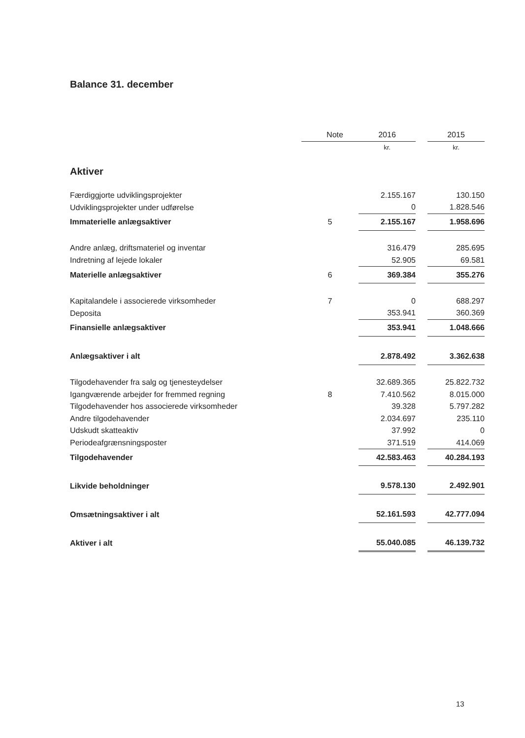Balance 31. december
| | Note | 2016 | | 2015 |
| --- | --- | --- | --- | --- |
| | | kr. | | kr. |
| Aktiver | | | | |
| Færdiggjorte udviklingsprojekter | | 2.155.167 | | 130.150 |
| Udviklingsprojekter under udførelse | | 0 | | 1.828.546 |
| Immaterielle anlægsaktiver | 5 | 2.155.167 | | 1.958.696 |
| Andre anlæg, driftsmateriel og inventar | | 316.479 | | 285.695 |
| Indretning af lejede lokaler | | 52.905 | | 69.581 |
| Materielle anlægsaktiver | 6 | 369.384 | | 355.276 |
| Kapitalandele i associerede virksomheder | 7 | 0 | | 688.297 |
| Deposita | | 353.941 | | 360.369 |
| Finansielle anlægsaktiver | | 353.941 | | 1.048.666 |
| Anlægsaktiver i alt | | 2.878.492 | | 3.362.638 |
| Tilgodehavender fra salg og tjenesteydelser | | 32.689.365 | | 25.822.732 |
| Igangværende arbejder for fremmed regning | 8 | 7.410.562 | | 8.015.000 |
| Tilgodehavender hos associerede virksomheder | | 39.328 | | 5.797.282 |
| Andre tilgodehavender | | 2.034.697 | | 235.110 |
| Udskudt skatteaktiv | | 37.992 | | 0 |
| Periodeafgrænsningsposter | | 371.519 | | 414.069 |
| Tilgodehavender | | 42.583.463 | | 40.284.193 |
| Likvide beholdninger | | 9.578.130 | | 2.492.901 |
| Omsætningsaktiver i alt | | 52.161.593 | | 42.777.094 |
| Aktiver i alt | | 55.040.085 | | 46.139.732 |
13